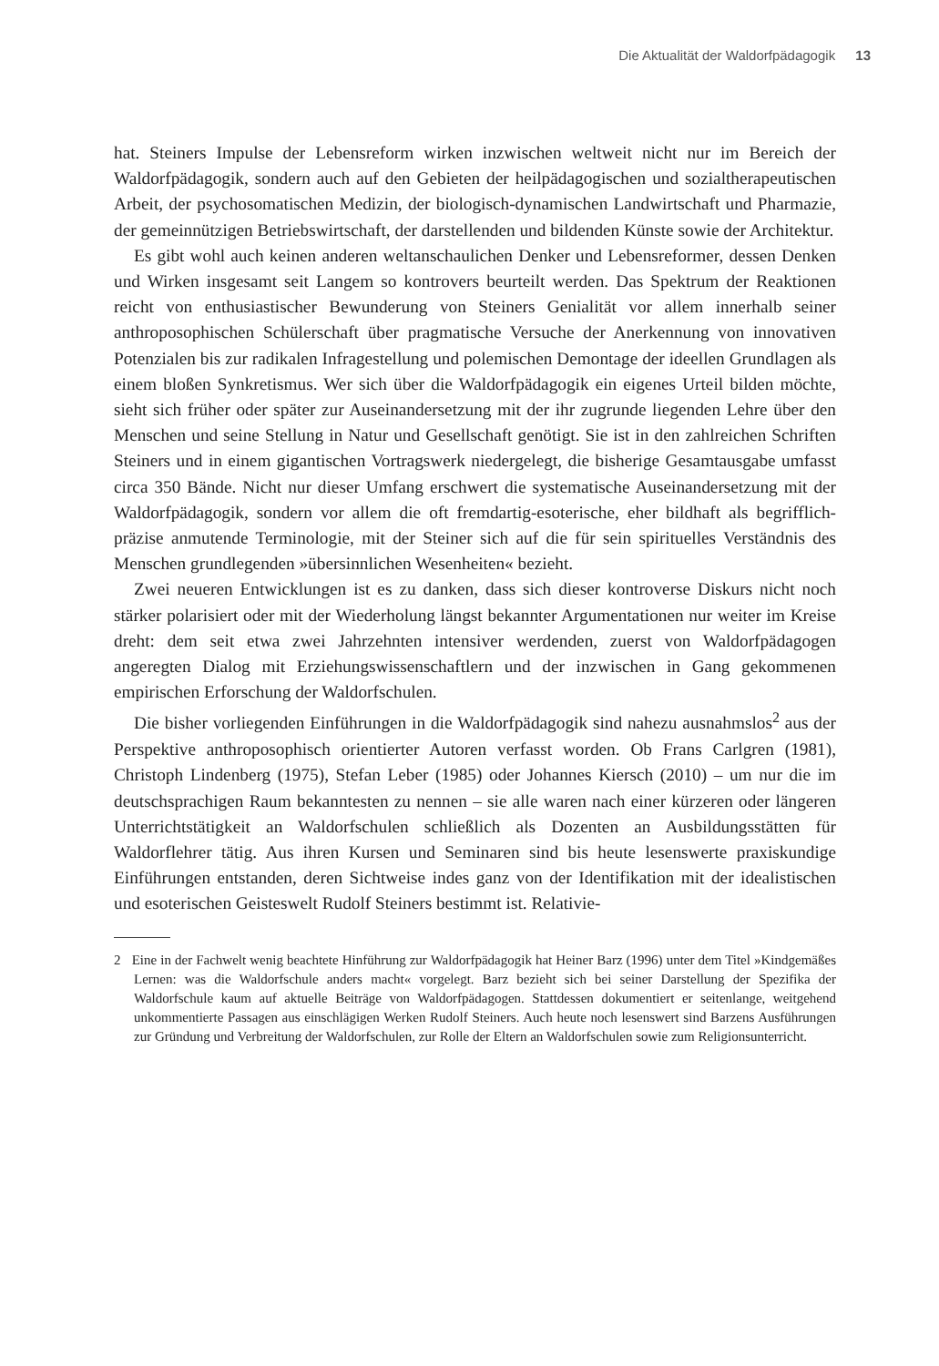Die Aktualität der Waldorfpädagogik 13
hat. Steiners Impulse der Lebensreform wirken inzwischen weltweit nicht nur im Bereich der Waldorfpädagogik, sondern auch auf den Gebieten der heilpädagogischen und sozialtherapeutischen Arbeit, der psychosomatischen Medizin, der biologisch-dynamischen Landwirtschaft und Pharmazie, der gemeinnützigen Betriebswirtschaft, der darstellenden und bildenden Künste sowie der Architektur.
Es gibt wohl auch keinen anderen weltanschaulichen Denker und Lebensreformer, dessen Denken und Wirken insgesamt seit Langem so kontrovers beurteilt werden. Das Spektrum der Reaktionen reicht von enthusiastischer Bewunderung von Steiners Genialität vor allem innerhalb seiner anthroposophischen Schülerschaft über pragmatische Versuche der Anerkennung von innovativen Potenzialen bis zur radikalen Infragestellung und polemischen Demontage der ideellen Grundlagen als einem bloßen Synkretismus. Wer sich über die Waldorfpädagogik ein eigenes Urteil bilden möchte, sieht sich früher oder später zur Auseinandersetzung mit der ihr zugrunde liegenden Lehre über den Menschen und seine Stellung in Natur und Gesellschaft genötigt. Sie ist in den zahlreichen Schriften Steiners und in einem gigantischen Vortragswerk niedergelegt, die bisherige Gesamtausgabe umfasst circa 350 Bände. Nicht nur dieser Umfang erschwert die systematische Auseinandersetzung mit der Waldorfpädagogik, sondern vor allem die oft fremdartig-esoterische, eher bildhaft als begrifflich-präzise anmutende Terminologie, mit der Steiner sich auf die für sein spirituelles Verständnis des Menschen grundlegenden »übersinnlichen Wesenheiten« bezieht.
Zwei neueren Entwicklungen ist es zu danken, dass sich dieser kontroverse Diskurs nicht noch stärker polarisiert oder mit der Wiederholung längst bekannter Argumentationen nur weiter im Kreise dreht: dem seit etwa zwei Jahrzehnten intensiver werdenden, zuerst von Waldorfpädagogen angeregten Dialog mit Erziehungswissenschaftlern und der inzwischen in Gang gekommenen empirischen Erforschung der Waldorfschulen.
Die bisher vorliegenden Einführungen in die Waldorfpädagogik sind nahezu ausnahmslos<sup>2</sup> aus der Perspektive anthroposophisch orientierter Autoren verfasst worden. Ob Frans Carlgren (1981), Christoph Lindenberg (1975), Stefan Leber (1985) oder Johannes Kiersch (2010) – um nur die im deutschsprachigen Raum bekanntesten zu nennen – sie alle waren nach einer kürzeren oder längeren Unterrichtstätigkeit an Waldorfschulen schließlich als Dozenten an Ausbildungsstätten für Waldorflehrer tätig. Aus ihren Kursen und Seminaren sind bis heute lesenswerte praxiskundige Einführungen entstanden, deren Sichtweise indes ganz von der Identifikation mit der idealistischen und esoterischen Geisteswelt Rudolf Steiners bestimmt ist. Relativie-
2 Eine in der Fachwelt wenig beachtete Hinführung zur Waldorfpädagogik hat Heiner Barz (1996) unter dem Titel »Kindgemäßes Lernen: was die Waldorfschule anders macht« vorgelegt. Barz bezieht sich bei seiner Darstellung der Spezifika der Waldorfschule kaum auf aktuelle Beiträge von Waldorfpädagogen. Stattdessen dokumentiert er seitenlange, weitgehend unkommentierte Passagen aus einschlägigen Werken Rudolf Steiners. Auch heute noch lesenswert sind Barzens Ausführungen zur Gründung und Verbreitung der Waldorfschulen, zur Rolle der Eltern an Waldorfschulen sowie zum Religionsunterricht.